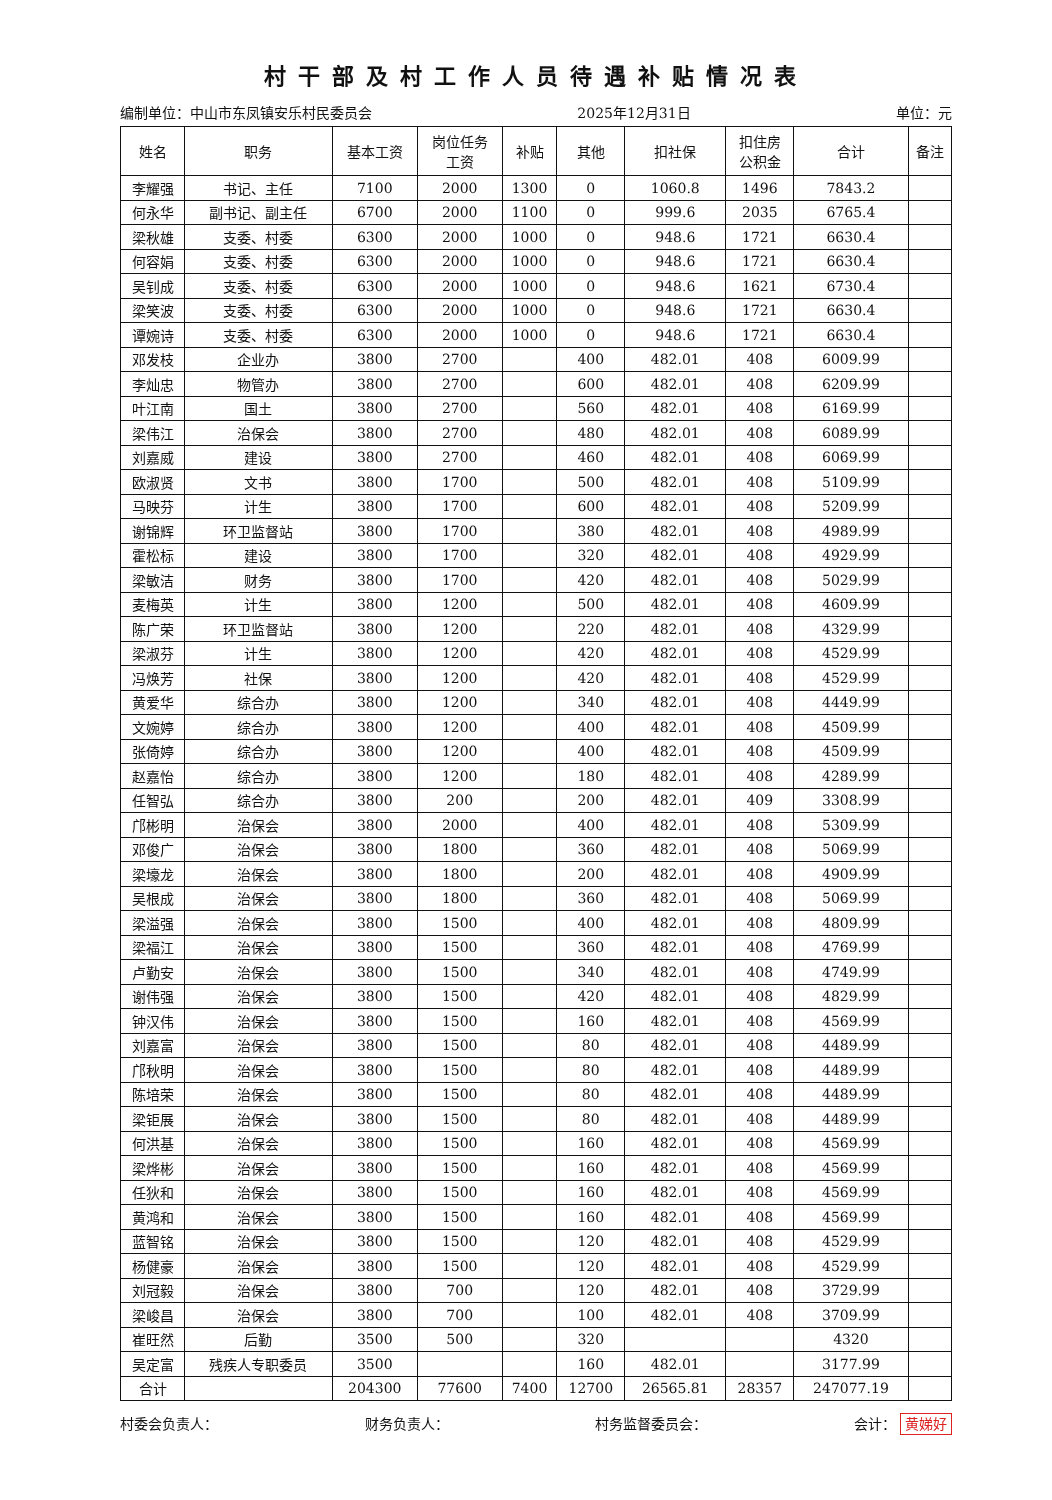村干部及村工作人员待遇补贴情况表
编制单位：中山市东凤镇安乐村民委员会 2025年12月31日 单位：元
| 姓名 | 职务 | 基本工资 | 岗位任务 工资 | 补贴 | 其他 | 扣社保 | 扣住房 公积金 | 合计 | 备注 |
| --- | --- | --- | --- | --- | --- | --- | --- | --- | --- |
| 李耀强 | 书记、主任 | 7100 | 2000 | 1300 | 0 | 1060.8 | 1496 | 7843.2 | |
| 何永华 | 副书记、副主任 | 6700 | 2000 | 1100 | 0 | 999.6 | 2035 | 6765.4 | |
| 梁秋雄 | 支委、村委 | 6300 | 2000 | 1000 | 0 | 948.6 | 1721 | 6630.4 | |
| 何容娟 | 支委、村委 | 6300 | 2000 | 1000 | 0 | 948.6 | 1721 | 6630.4 | |
| 吴钊成 | 支委、村委 | 6300 | 2000 | 1000 | 0 | 948.6 | 1621 | 6730.4 | |
| 梁笑波 | 支委、村委 | 6300 | 2000 | 1000 | 0 | 948.6 | 1721 | 6630.4 | |
| 谭婉诗 | 支委、村委 | 6300 | 2000 | 1000 | 0 | 948.6 | 1721 | 6630.4 | |
| 邓发枝 | 企业办 | 3800 | 2700 | | 400 | 482.01 | 408 | 6009.99 | |
| 李灿忠 | 物管办 | 3800 | 2700 | | 600 | 482.01 | 408 | 6209.99 | |
| 叶江南 | 国土 | 3800 | 2700 | | 560 | 482.01 | 408 | 6169.99 | |
| 梁伟江 | 治保会 | 3800 | 2700 | | 480 | 482.01 | 408 | 6089.99 | |
| 刘嘉威 | 建设 | 3800 | 2700 | | 460 | 482.01 | 408 | 6069.99 | |
| 欧淑贤 | 文书 | 3800 | 1700 | | 500 | 482.01 | 408 | 5109.99 | |
| 马映芬 | 计生 | 3800 | 1700 | | 600 | 482.01 | 408 | 5209.99 | |
| 谢锦辉 | 环卫监督站 | 3800 | 1700 | | 380 | 482.01 | 408 | 4989.99 | |
| 霍松标 | 建设 | 3800 | 1700 | | 320 | 482.01 | 408 | 4929.99 | |
| 梁敏洁 | 财务 | 3800 | 1700 | | 420 | 482.01 | 408 | 5029.99 | |
| 麦梅英 | 计生 | 3800 | 1200 | | 500 | 482.01 | 408 | 4609.99 | |
| 陈广荣 | 环卫监督站 | 3800 | 1200 | | 220 | 482.01 | 408 | 4329.99 | |
| 梁淑芬 | 计生 | 3800 | 1200 | | 420 | 482.01 | 408 | 4529.99 | |
| 冯焕芳 | 社保 | 3800 | 1200 | | 420 | 482.01 | 408 | 4529.99 | |
| 黄爱华 | 综合办 | 3800 | 1200 | | 340 | 482.01 | 408 | 4449.99 | |
| 文婉婷 | 综合办 | 3800 | 1200 | | 400 | 482.01 | 408 | 4509.99 | |
| 张倚婷 | 综合办 | 3800 | 1200 | | 400 | 482.01 | 408 | 4509.99 | |
| 赵嘉怡 | 综合办 | 3800 | 1200 | | 180 | 482.01 | 408 | 4289.99 | |
| 任智弘 | 综合办 | 3800 | 200 | | 200 | 482.01 | 409 | 3308.99 | |
| 邝彬明 | 治保会 | 3800 | 2000 | | 400 | 482.01 | 408 | 5309.99 | |
| 邓俊广 | 治保会 | 3800 | 1800 | | 360 | 482.01 | 408 | 5069.99 | |
| 梁壕龙 | 治保会 | 3800 | 1800 | | 200 | 482.01 | 408 | 4909.99 | |
| 吴根成 | 治保会 | 3800 | 1800 | | 360 | 482.01 | 408 | 5069.99 | |
| 梁溢强 | 治保会 | 3800 | 1500 | | 400 | 482.01 | 408 | 4809.99 | |
| 梁福江 | 治保会 | 3800 | 1500 | | 360 | 482.01 | 408 | 4769.99 | |
| 卢勤安 | 治保会 | 3800 | 1500 | | 340 | 482.01 | 408 | 4749.99 | |
| 谢伟强 | 治保会 | 3800 | 1500 | | 420 | 482.01 | 408 | 4829.99 | |
| 钟汉伟 | 治保会 | 3800 | 1500 | | 160 | 482.01 | 408 | 4569.99 | |
| 刘嘉富 | 治保会 | 3800 | 1500 | | 80 | 482.01 | 408 | 4489.99 | |
| 邝秋明 | 治保会 | 3800 | 1500 | | 80 | 482.01 | 408 | 4489.99 | |
| 陈培荣 | 治保会 | 3800 | 1500 | | 80 | 482.01 | 408 | 4489.99 | |
| 梁钜展 | 治保会 | 3800 | 1500 | | 80 | 482.01 | 408 | 4489.99 | |
| 何洪基 | 治保会 | 3800 | 1500 | | 160 | 482.01 | 408 | 4569.99 | |
| 梁烨彬 | 治保会 | 3800 | 1500 | | 160 | 482.01 | 408 | 4569.99 | |
| 任狄和 | 治保会 | 3800 | 1500 | | 160 | 482.01 | 408 | 4569.99 | |
| 黄鸿和 | 治保会 | 3800 | 1500 | | 160 | 482.01 | 408 | 4569.99 | |
| 蓝智铭 | 治保会 | 3800 | 1500 | | 120 | 482.01 | 408 | 4529.99 | |
| 杨健豪 | 治保会 | 3800 | 1500 | | 120 | 482.01 | 408 | 4529.99 | |
| 刘冠毅 | 治保会 | 3800 | 700 | | 120 | 482.01 | 408 | 3729.99 | |
| 梁峻昌 | 治保会 | 3800 | 700 | | 100 | 482.01 | 408 | 3709.99 | |
| 崔旺然 | 后勤 | 3500 | 500 | | 320 | | | 4320 | |
| 吴定富 | 残疾人专职委员 | 3500 | | | 160 | 482.01 | | 3177.99 | |
| 合计 | | 204300 | 77600 | 7400 | 12700 | 26565.81 | 28357 | 247077.19 | |
村委会负责人： 财务负责人： 村务监督委员会： 会计： 黄娣好